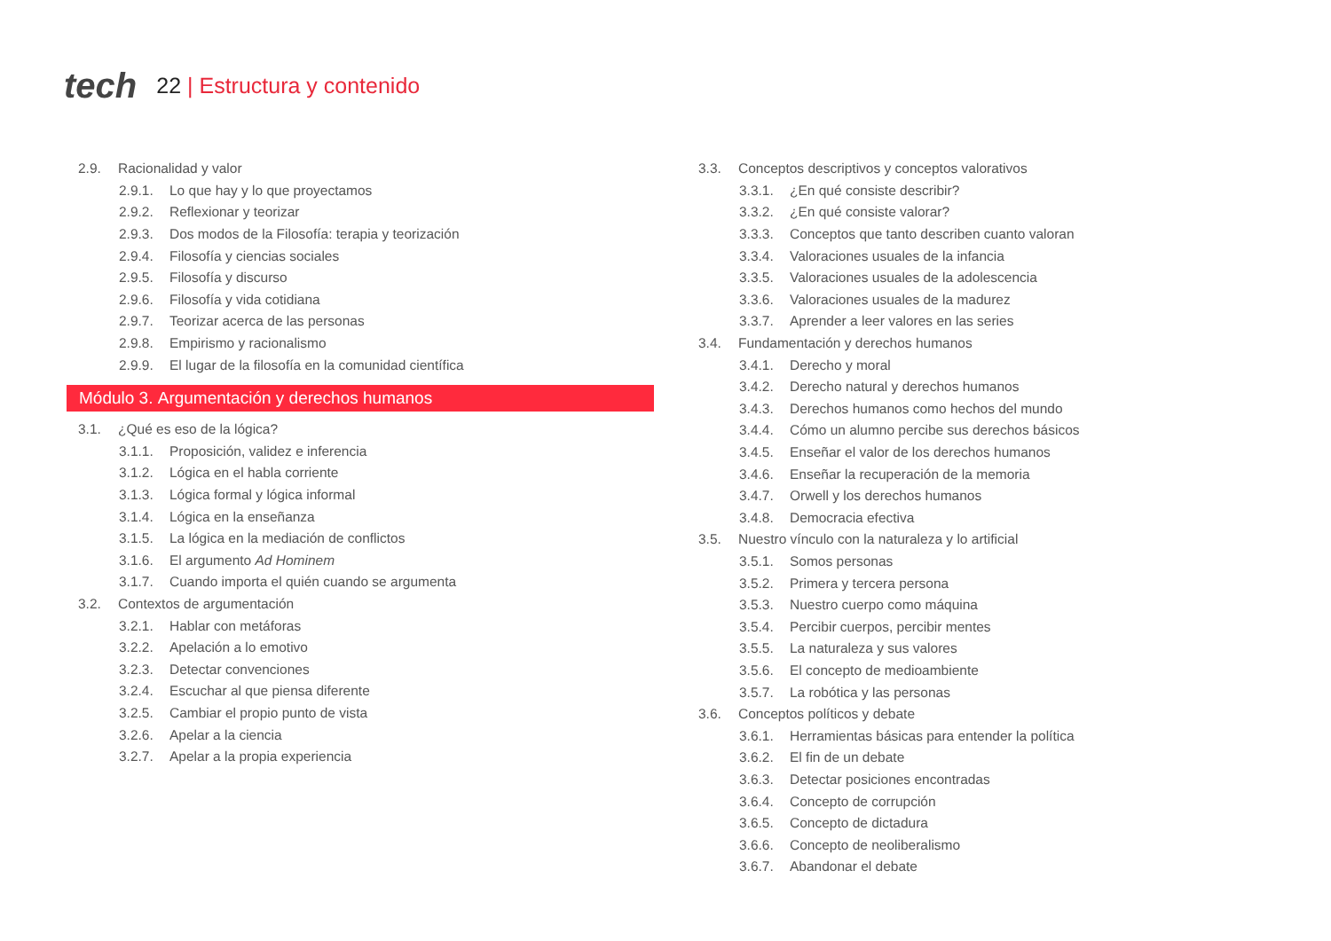tech 22 | Estructura y contenido
2.9. Racionalidad y valor
2.9.1. Lo que hay y lo que proyectamos
2.9.2. Reflexionar y teorizar
2.9.3. Dos modos de la Filosofía: terapia y teorización
2.9.4. Filosofía y ciencias sociales
2.9.5. Filosofía y discurso
2.9.6. Filosofía y vida cotidiana
2.9.7. Teorizar acerca de las personas
2.9.8. Empirismo y racionalismo
2.9.9. El lugar de la filosofía en la comunidad científica
Módulo 3. Argumentación y derechos humanos
3.1. ¿Qué es eso de la lógica?
3.1.1. Proposición, validez e inferencia
3.1.2. Lógica en el habla corriente
3.1.3. Lógica formal y lógica informal
3.1.4. Lógica en la enseñanza
3.1.5. La lógica en la mediación de conflictos
3.1.6. El argumento Ad Hominem
3.1.7. Cuando importa el quién cuando se argumenta
3.2. Contextos de argumentación
3.2.1. Hablar con metáforas
3.2.2. Apelación a lo emotivo
3.2.3. Detectar convenciones
3.2.4. Escuchar al que piensa diferente
3.2.5. Cambiar el propio punto de vista
3.2.6. Apelar a la ciencia
3.2.7. Apelar a la propia experiencia
3.3. Conceptos descriptivos y conceptos valorativos
3.3.1. ¿En qué consiste describir?
3.3.2. ¿En qué consiste valorar?
3.3.3. Conceptos que tanto describen cuanto valoran
3.3.4. Valoraciones usuales de la infancia
3.3.5. Valoraciones usuales de la adolescencia
3.3.6. Valoraciones usuales de la madurez
3.3.7. Aprender a leer valores en las series
3.4. Fundamentación y derechos humanos
3.4.1. Derecho y moral
3.4.2. Derecho natural y derechos humanos
3.4.3. Derechos humanos como hechos del mundo
3.4.4. Cómo un alumno percibe sus derechos básicos
3.4.5. Enseñar el valor de los derechos humanos
3.4.6. Enseñar la recuperación de la memoria
3.4.7. Orwell y los derechos humanos
3.4.8. Democracia efectiva
3.5. Nuestro vínculo con la naturaleza y lo artificial
3.5.1. Somos personas
3.5.2. Primera y tercera persona
3.5.3. Nuestro cuerpo como máquina
3.5.4. Percibir cuerpos, percibir mentes
3.5.5. La naturaleza y sus valores
3.5.6. El concepto de medioambiente
3.5.7. La robótica y las personas
3.6. Conceptos políticos y debate
3.6.1. Herramientas básicas para entender la política
3.6.2. El fin de un debate
3.6.3. Detectar posiciones encontradas
3.6.4. Concepto de corrupción
3.6.5. Concepto de dictadura
3.6.6. Concepto de neoliberalismo
3.6.7. Abandonar el debate